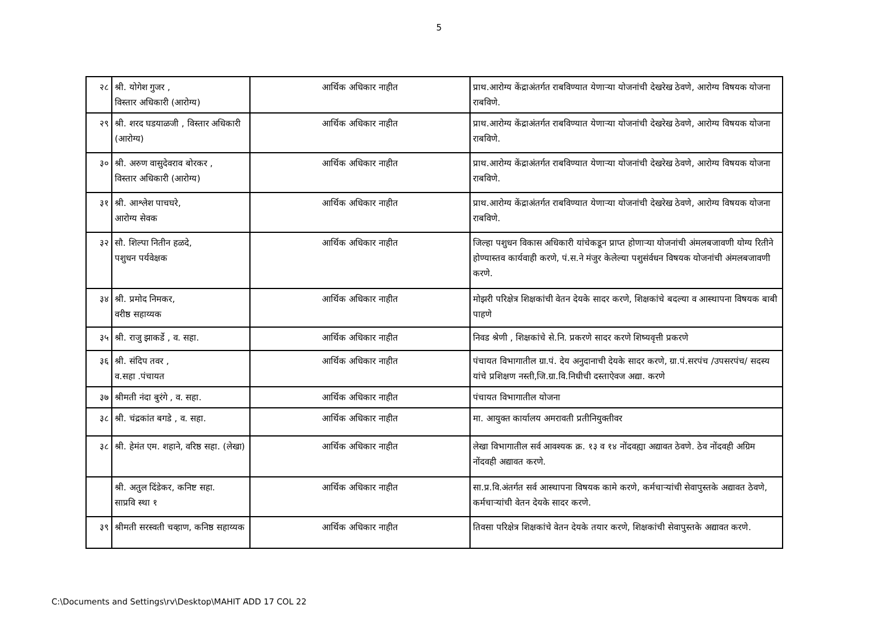5
| २८ | श्री. योगेश गुजर , विस्तार अधिकारी (आरोग्य) | आर्थिक अधिकार नाहीत | प्राथ.आरोग्य केंद्राअंतर्गत राबविण्यात येणाऱ्या योजनांची देखरेख ठेवणे, आरोग्य विषयक योजना राबविणे. |
| २९ | श्री. शरद घडयाळजी , विस्तार अधिकारी (आरोग्य) | आर्थिक अधिकार नाहीत | प्राथ.आरोग्य केंद्राअंतर्गत राबविण्यात येणाऱ्या योजनांची देखरेख ठेवणे, आरोग्य विषयक योजना राबविणे. |
| ३० | श्री. अरुण वासुदेवराव बोरकर , विस्तार अधिकारी (आरोग्य) | आर्थिक अधिकार नाहीत | प्राथ.आरोग्य केंद्राअंतर्गत राबविण्यात येणाऱ्या योजनांची देखरेख ठेवणे, आरोग्य विषयक योजना राबविणे. |
| ३१ | श्री. आश्लेश पाचघरे, आरोग्य सेवक | आर्थिक अधिकार नाहीत | प्राथ.आरोग्य केंद्राअंतर्गत राबविण्यात येणाऱ्या योजनांची देखरेख ठेवणे, आरोग्य विषयक योजना राबविणे. |
| ३२ | सौ. शिल्पा नितीन हळदे, पशुधन पर्यवेक्षक | आर्थिक अधिकार नाहीत | जिल्हा पशुधन विकास अधिकारी यांचेकडून प्राप्त होणाऱ्या योजनांची अंमलबजावणी योग्य रितीने होण्यास्तव कार्यवाही करणे, पं.स.ने मंजुर केलेल्या पशुसंर्वधन विषयक योजनांची अंमलबजावणी करणे. |
| ३४ | श्री. प्रमोद निमकर, वरीष्ठ सहाय्यक | आर्थिक अधिकार नाहीत | मोझरी परिक्षेत्र शिक्षकांची वेतन देयके सादर करणे, शिक्षकांचे बदल्या व आस्थापना विषयक बाबी पाहणे |
| ३५ | श्री. राजु झाकर्डे , व. सहा. | आर्थिक अधिकार नाहीत | निवड श्रेणी , शिक्षकांचे से.नि. प्रकरणे सादर करणे शिष्यवृत्ती प्रकरणे |
| ३६ | श्री. संदिप तवर , व.सहा .पंचायत | आर्थिक अधिकार नाहीत | पंचायत विभागातील ग्रा.पं. देय अनुदानाची देयके सादर करणे, ग्रा.पं.सरपंच /उपसरपंच/ सदस्य यांचे प्रशिक्षण नस्ती,जि.ग्रा.वि.निधीची दस्ताऐवज अद्या. करणे |
| ३७ | श्रीमती नंदा बुरंगे , व. सहा. | आर्थिक अधिकार नाहीत | पंचायत विभागातील योजना |
| ३८ | श्री. चंद्रकांत बगडे , व. सहा. | आर्थिक अधिकार नाहीत | मा. आयुक्त कार्यालय अमरावती प्रतीनियुक्तीवर |
| ३८ | श्री. हेमंत एम. शहाने, वरिष्ठ सहा. (लेखा) | आर्थिक अधिकार नाहीत | लेखा विभागातील सर्व आवश्यक क्र. १३ व १४ नोंदवह्या अद्यावत ठेवणे. ठेव नोंदवही अग्रिम नोंदवही अद्यावत करणे. |
| | श्री. अतुल दिंडेकर, कनिष्ट सहा. साप्रवि स्था १ | आर्थिक अधिकार नाहीत | सा.प्र.वि.अंतर्गत सर्व आस्थापना विषयक कामे करणे, कर्मचाऱ्यांची सेवापुस्तके अद्यावत ठेवणे, कर्मचाऱ्यांची वेतन देयके सादर करणे. |
| ३९ | श्रीमती सरस्वती चव्हाण, कनिष्ठ सहाय्यक | आर्थिक अधिकार नाहीत | तिवसा परिक्षेत्र शिक्षकांचे वेतन देयके तयार करणे, शिक्षकांची सेवापुस्तके अद्यावत करणे. |
C:\Documents and Settings\rv\Desktop\MAHIT ADD 17 COL 22